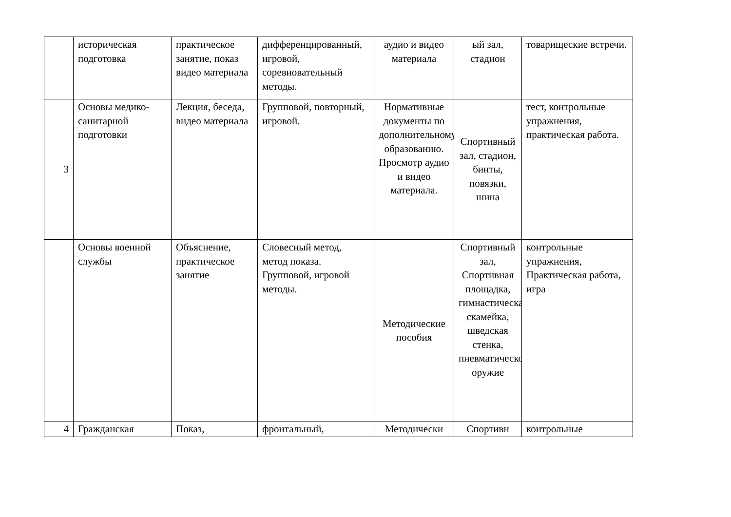| | историческая подготовка | практическое занятие, показ видео материала | дифференцированный, игровой, соревновательный методы. | аудио и видео материала | ый зал, стадион | товарищеские встречи. |
| 3 | Основы медико-санитарной подготовки | Лекция, беседа, видео материала | Групповой, повторный, игровой. | Нормативные документы по дополнительному образованию. Просмотр аудио и видео материала. | Спортивный зал, стадион, бинты, повязки, шина | тест, контрольные упражнения, практическая работа. |
| | Основы военной службы | Объяснение, практическое занятие | Словесный метод, метод показа. Групповой, игровой методы. | Методические пособия | Спортивный зал, Спортивная площадка, гимнастическая скамейка, шведская стенка, пневматическое оружие | контрольные упражнения, Практическая работа, игра |
| 4 | Гражданская | Показ, | фронтальный, | Методически | Спортивн | контрольные |